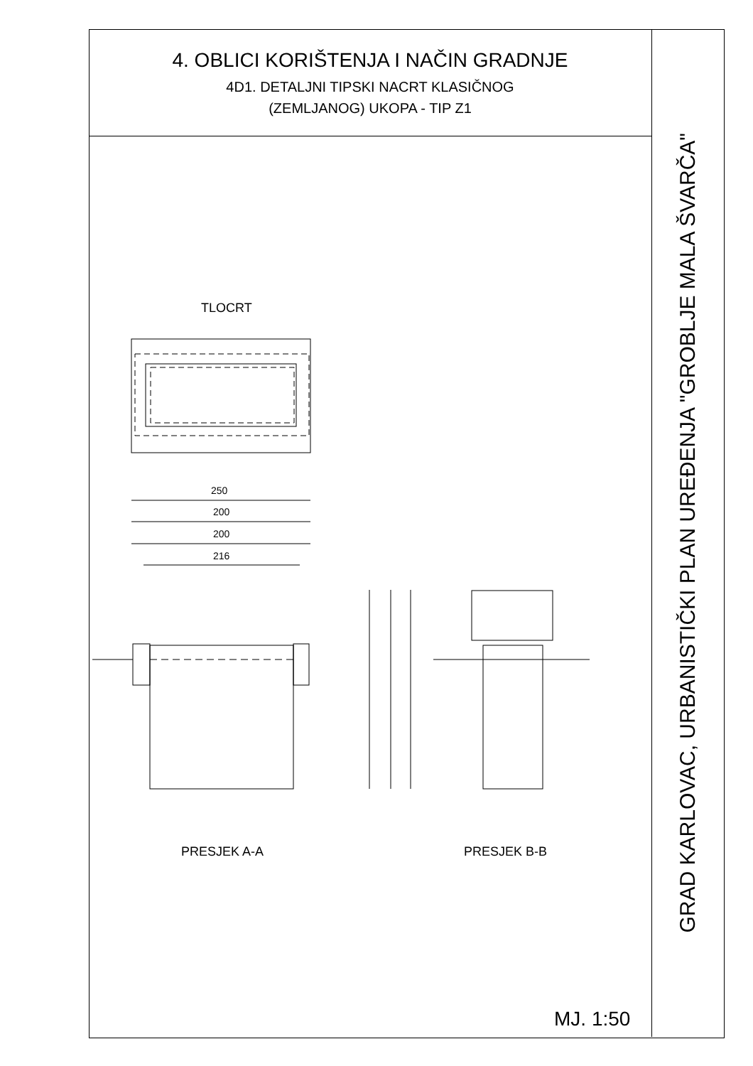4. OBLICI KORIŠTENJA I NAČIN GRADNJE
4D1. DETALJNI TIPSKI NACRT KLASIČNOG
(ZEMLJANOG) UKOPA - TIP Z1
TLOCRT
250
200
200
216
PRESJEK A-A PRESJEK B-B
MJ. 1:50
GRAD KARLOVAC, URBANISTIČKI PLAN UREĐENJA "GROBLJE MALA ŠVARČA"